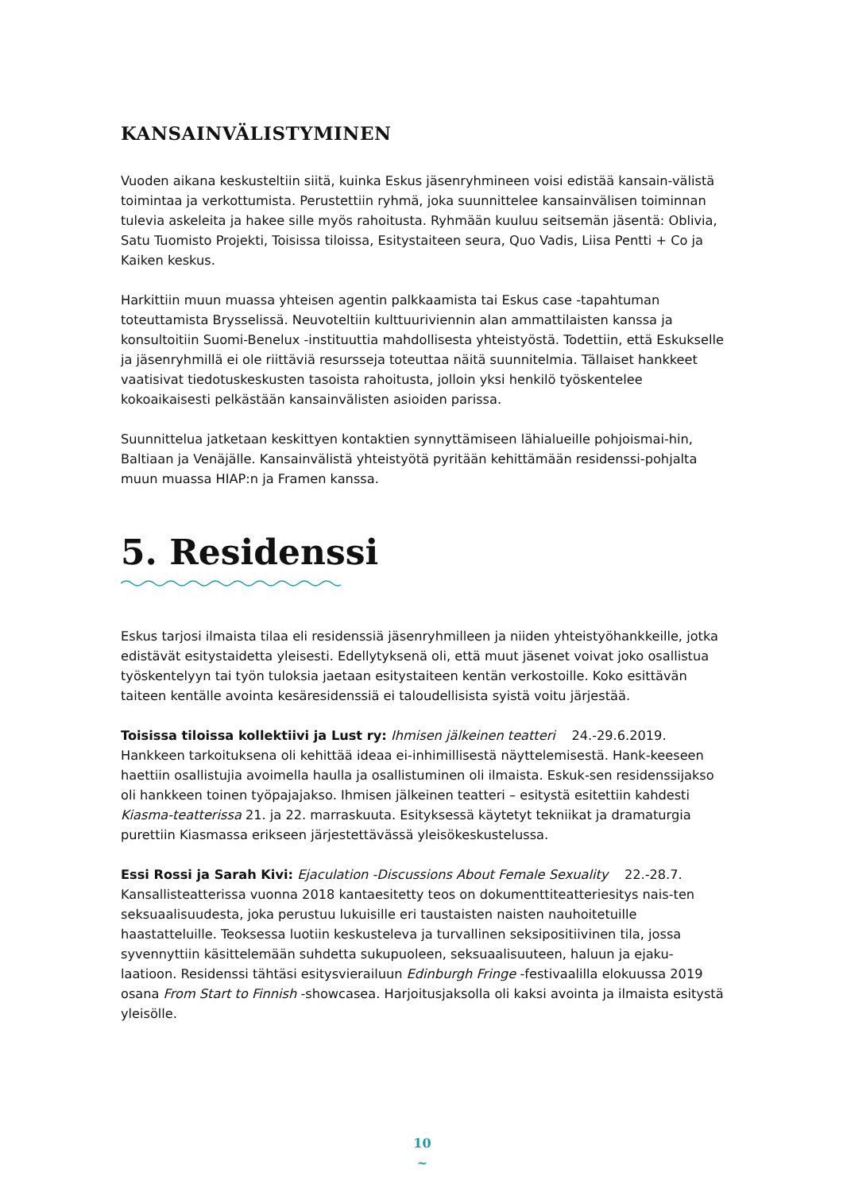KANSAINVÄLISTYMINEN
Vuoden aikana keskusteltiin siitä, kuinka Eskus jäsenryhmineen voisi edistää kansain-välistä toimintaa ja verkottumista. Perustettiin ryhmä, joka suunnittelee kansainvälisen toiminnan tulevia askeleita ja hakee sille myös rahoitusta. Ryhmään kuuluu seitsemän jäsentä: Oblivia, Satu Tuomisto Projekti, Toisissa tiloissa, Esitystaiteen seura, Quo Vadis, Liisa Pentti + Co ja Kaiken keskus.
Harkittiin muun muassa yhteisen agentin palkkaamista tai Eskus case -tapahtuman toteuttamista Brysselissä. Neuvoteltiin kulttuuriviennin alan ammattilaisten kanssa ja konsultoitiin Suomi-Benelux -instituuttia mahdollisesta yhteistyöstä. Todettiin, että Eskukselle ja jäsenryhmillä ei ole riittäviä resursseja toteuttaa näitä suunnitelmia. Tällaiset hankkeet vaatisivat tiedotuskeskusten tasoista rahoitusta, jolloin yksi henkilö työskentelee kokoaikaisesti pelkästään kansainvälisten asioiden parissa.
Suunnittelua jatketaan keskittyen kontaktien synnyttämiseen lähialueille pohjoismai-hin, Baltiaan ja Venäjälle. Kansainvälistä yhteistyötä pyritään kehittämään residenssi-pohjalta muun muassa HIAP:n ja Framen kanssa.
5. Residenssi
Eskus tarjosi ilmaista tilaa eli residenssiä jäsenryhmilleen ja niiden yhteistyöhankkeille, jotka edistävät esitystaidetta yleisesti. Edellytyksenä oli, että muut jäsenet voivat joko osallistua työskentelyyn tai työn tuloksia jaetaan esitystaiteen kentän verkostoille. Koko esittävän taiteen kentälle avointa kesäresidenssiä ei taloudellisista syistä voitu järjestää.
Toisissa tiloissa kollektiivi ja Lust ry: Ihmisen jälkeinen teatteri 24.-29.6.2019. Hankkeen tarkoituksena oli kehittää ideaa ei-inhimillisestä näyttelemisestä. Hank-keeseen haettiin osallistujia avoimella haulla ja osallistuminen oli ilmaista. Eskuk-sen residenssijakso oli hankkeen toinen työpajajakso. Ihmisen jälkeinen teatteri – esitystä esitettiin kahdesti Kiasma-teatterissa 21. ja 22. marraskuuta. Esityksessä käytetyt tekniikat ja dramaturgia purettiin Kiasmassa erikseen järjestettävässä yleisökeskustelussa.
Essi Rossi ja Sarah Kivi: Ejaculation -Discussions About Female Sexuality 22.-28.7. Kansallisteatterissa vuonna 2018 kantaesitetty teos on dokumenttiteatteriesitys nais-ten seksuaalisuudesta, joka perustuu lukuisille eri taustaisten naisten nauhoitetuille haastatteluille. Teoksessa luotiin keskusteleva ja turvallinen seksipositiivinen tila, jossa syvennyttiin käsittelemään suhdetta sukupuoleen, seksuaalisuuteen, haluun ja ejaku-laatioon. Residenssi tähtäsi esitysvierailuun Edinburgh Fringe -festivaalilla elokuussa 2019 osana From Start to Finnish -showcasea. Harjoitusjaksolla oli kaksi avointa ja ilmaista esitystä yleisölle.
10
~